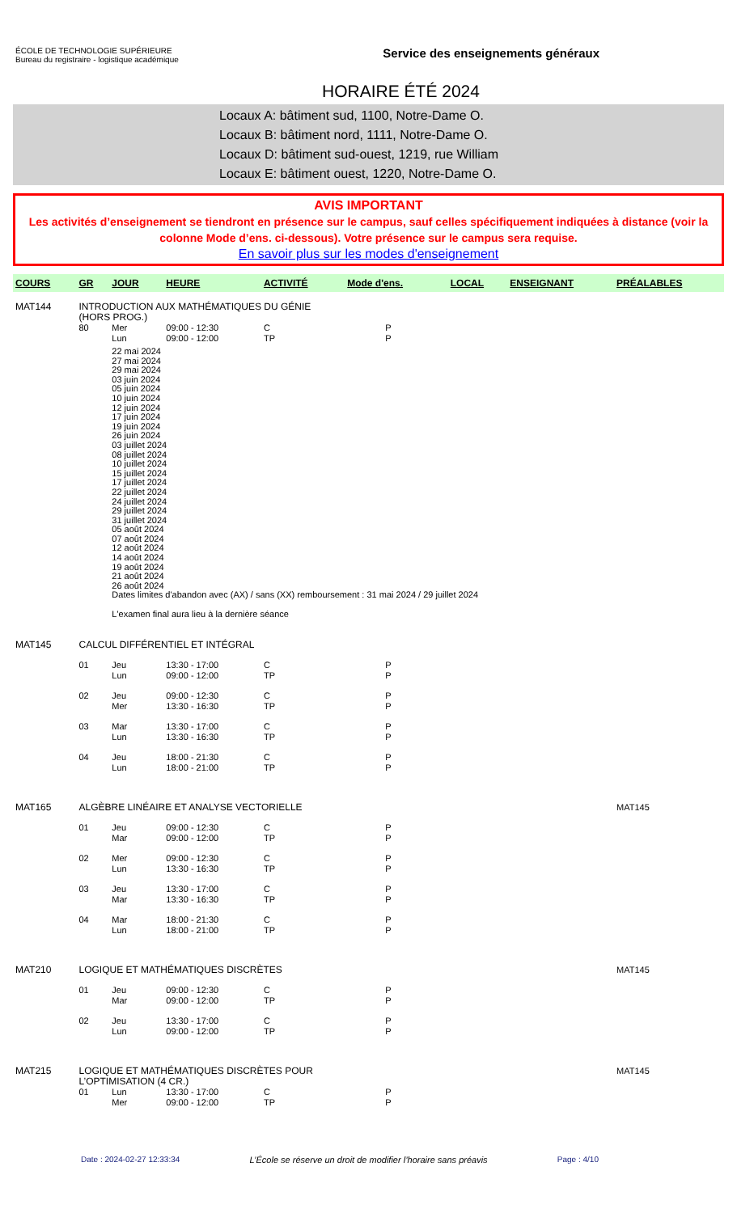ÉCOLE DE TECHNOLOGIE SUPÉRIEURE
Bureau du registraire - logistique académique
Service des enseignements généraux
HORAIRE ÉTÉ 2024
Locaux A: bâtiment sud, 1100, Notre-Dame O.
Locaux B: bâtiment nord, 1111, Notre-Dame O.
Locaux D: bâtiment sud-ouest, 1219, rue William
Locaux E: bâtiment ouest, 1220, Notre-Dame O.
AVIS IMPORTANT
Les activités d’enseignement se tiendront en présence sur le campus, sauf celles spécifiquement indiquées à distance (voir la colonne Mode d’ens. ci-dessous). Votre présence sur le campus sera requise.
En savoir plus sur les modes d'enseignement
| COURS | GR | JOUR | HEURE | ACTIVITÉ | Mode d'ens. | LOCAL | ENSEIGNANT | PRÉALABLES |
| --- | --- | --- | --- | --- | --- | --- | --- | --- |
| MAT144 | INTRODUCTION AUX MATHÉMATIQUES DU GÉNIE (HORS PROG.) | | | | | | | |
| | 80 | Mer Lun | 09:00 - 12:30 09:00 - 12:00 | C TP | P P | | | |
| | | 22 mai 2024 27 mai 2024 29 mai 2024 03 juin 2024 05 juin 2024 10 juin 2024 12 juin 2024 17 juin 2024 19 juin 2024 26 juin 2024 03 juillet 2024 08 juillet 2024 10 juillet 2024 15 juillet 2024 17 juillet 2024 22 juillet 2024 24 juillet 2024 29 juillet 2024 31 juillet 2024 05 août 2024 07 août 2024 12 août 2024 14 août 2024 19 août 2024 21 août 2024 26 août 2024 Dates limites d'abandon avec (AX) / sans (XX) remboursement : 31 mai 2024 / 29 juillet 2024 L'examen final aura lieu à la dernière séance | | | | | | |
| MAT145 | CALCUL DIFFÉRENTIEL ET INTÉGRAL | | | | | | | |
| | 01 | Jeu Lun | 13:30 - 17:00 09:00 - 12:00 | C TP | P P | | | |
| | 02 | Jeu Mer | 09:00 - 12:30 13:30 - 16:30 | C TP | P P | | | |
| | 03 | Mar Lun | 13:30 - 17:00 13:30 - 16:30 | C TP | P P | | | |
| | 04 | Jeu Lun | 18:00 - 21:30 18:00 - 21:00 | C TP | P P | | | |
| MAT165 | ALGÈBRE LINÉAIRE ET ANALYSE VECTORIELLE | | | | | | | MAT145 |
| | 01 | Jeu Mar | 09:00 - 12:30 09:00 - 12:00 | C TP | P P | | | |
| | 02 | Mer Lun | 09:00 - 12:30 13:30 - 16:30 | C TP | P P | | | |
| | 03 | Jeu Mar | 13:30 - 17:00 13:30 - 16:30 | C TP | P P | | | |
| | 04 | Mar Lun | 18:00 - 21:30 18:00 - 21:00 | C TP | P P | | | |
| MAT210 | LOGIQUE ET MATHÉMATIQUES DISCRÈTES | | | | | | | MAT145 |
| | 01 | Jeu Mar | 09:00 - 12:30 09:00 - 12:00 | C TP | P P | | | |
| | 02 | Jeu Lun | 13:30 - 17:00 09:00 - 12:00 | C TP | P P | | | |
| MAT215 | LOGIQUE ET MATHÉMATIQUES DISCRÈTES POUR L’OPTIMISATION (4 CR.) | | | | | | | MAT145 |
| | 01 | Lun Mer | 13:30 - 17:00 09:00 - 12:00 | C TP | P P | | | |
Date : 2024-02-27 12:33:34 L’École se réserve un droit de modifier l’horaire sans préavis Page : 4/10